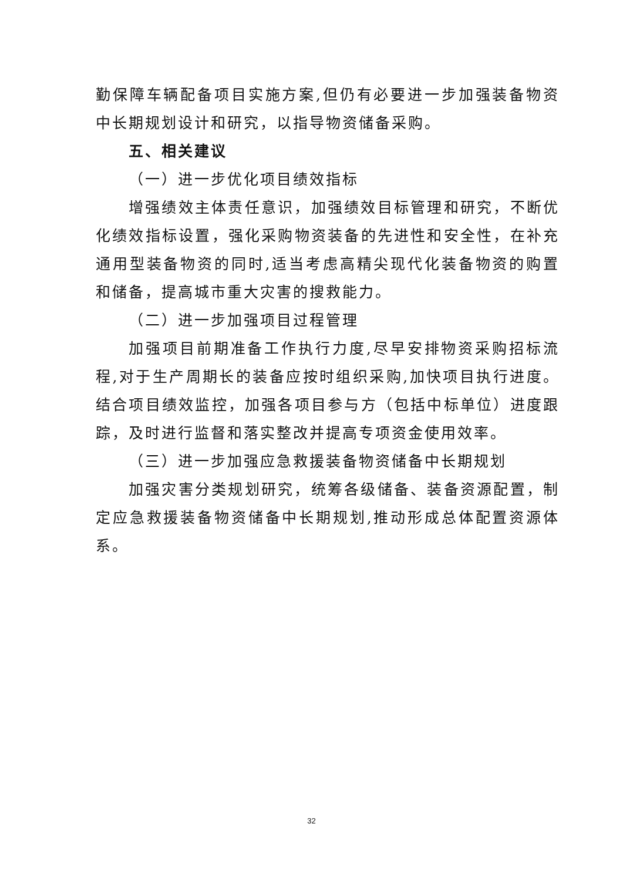勤保障车辆配备项目实施方案,但仍有必要进一步加强装备物资中长期规划设计和研究，以指导物资储备采购。
五、相关建议
（一）进一步优化项目绩效指标
增强绩效主体责任意识，加强绩效目标管理和研究，不断优化绩效指标设置，强化采购物资装备的先进性和安全性，在补充通用型装备物资的同时,适当考虑高精尖现代化装备物资的购置和储备，提高城市重大灾害的搜救能力。
（二）进一步加强项目过程管理
加强项目前期准备工作执行力度,尽早安排物资采购招标流程,对于生产周期长的装备应按时组织采购,加快项目执行进度。结合项目绩效监控，加强各项目参与方（包括中标单位）进度跟踪，及时进行监督和落实整改并提高专项资金使用效率。
（三）进一步加强应急救援装备物资储备中长期规划
加强灾害分类规划研究，统筹各级储备、装备资源配置，制定应急救援装备物资储备中长期规划,推动形成总体配置资源体系。
32